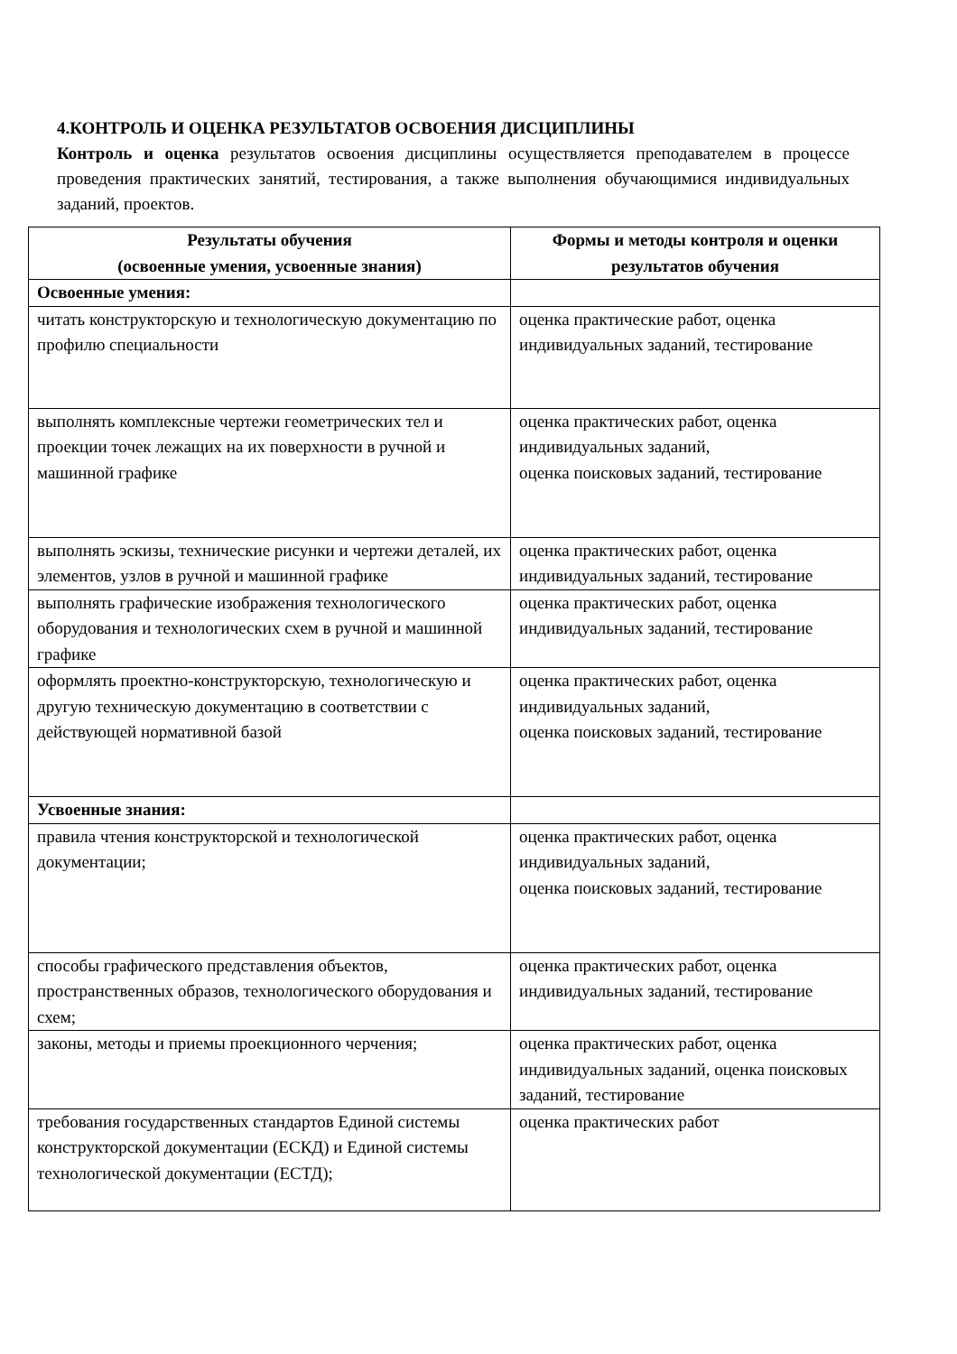4.КОНТРОЛЬ И ОЦЕНКА РЕЗУЛЬТАТОВ ОСВОЕНИЯ ДИСЦИПЛИНЫ
Контроль и оценка результатов освоения дисциплины осуществляется преподавателем в процессе проведения практических занятий, тестирования, а также выполнения обучающимися индивидуальных заданий, проектов.
| Результаты обучения (освоенные умения, усвоенные знания) | Формы и методы контроля и оценки результатов обучения |
| --- | --- |
| Освоенные умения: | |
| читать конструкторскую и технологическую документацию по профилю специальности | оценка практические работ, оценка индивидуальных заданий, тестирование |
| выполнять комплексные чертежи геометрических тел и проекции точек лежащих на их поверхности в ручной и машинной графике | оценка практических работ, оценка индивидуальных заданий, оценка поисковых заданий, тестирование |
| выполнять эскизы, технические рисунки и чертежи деталей, их элементов, узлов в ручной и машинной графике | оценка практических работ, оценка индивидуальных заданий, тестирование |
| выполнять графические изображения технологического оборудования и технологических схем в ручной и машинной графике | оценка практических работ, оценка индивидуальных заданий, тестирование |
| оформлять проектно-конструкторскую, технологическую и другую техническую документацию в соответствии с действующей нормативной базой | оценка практических работ, оценка индивидуальных заданий, оценка поисковых заданий, тестирование |
| Усвоенные знания: | |
| правила чтения конструкторской и технологической документации; | оценка практических работ, оценка индивидуальных заданий, оценка поисковых заданий, тестирование |
| способы графического представления объектов, пространственных образов, технологического оборудования и схем; | оценка практических работ, оценка индивидуальных заданий, тестирование |
| законы, методы и приемы проекционного черчения; | оценка практических работ, оценка индивидуальных заданий, оценка поисковых заданий, тестирование |
| требования государственных стандартов Единой системы конструкторской документации (ЕСКД) и Единой системы технологической документации (ЕСТД); | оценка практических работ |